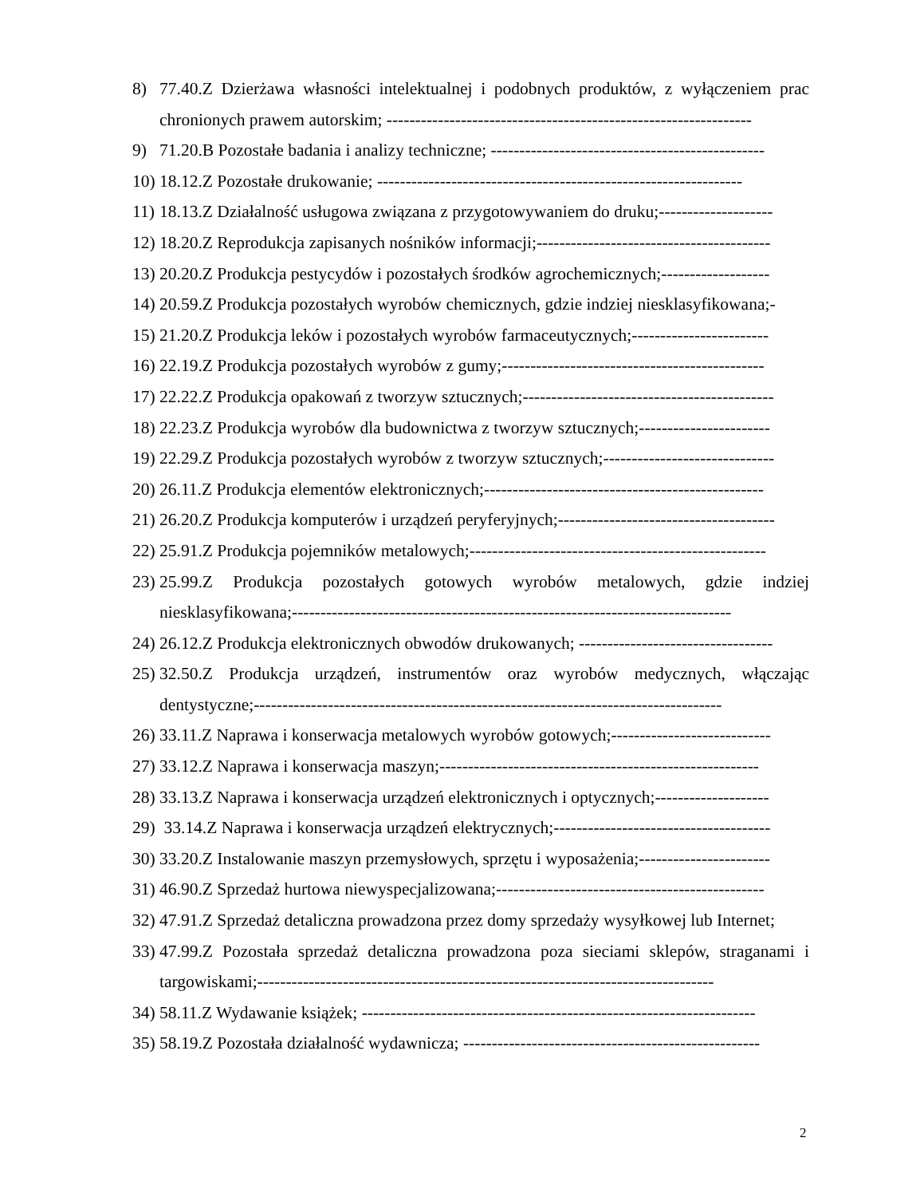8) 77.40.Z Dzierżawa własności intelektualnej i podobnych produktów, z wyłączeniem prac chronionych prawem autorskim; ----------------------------------------------------------------
9) 71.20.B Pozostałe badania i analizy techniczne; ------------------------------------------------
10) 18.12.Z Pozostałe drukowanie; ----------------------------------------------------------------
11) 18.13.Z Działalność usługowa związana z przygotowywaniem do druku;--------------------
12) 18.20.Z Reprodukcja zapisanych nośników informacji;-----------------------------------------
13) 20.20.Z Produkcja pestycydów i pozostałych środków agrochemicznych;-------------------
14) 20.59.Z Produkcja pozostałych wyrobów chemicznych, gdzie indziej niesklasyfikowana;-
15) 21.20.Z Produkcja leków i pozostałych wyrobów farmaceutycznych;------------------------
16) 22.19.Z Produkcja pozostałych wyrobów z gumy;----------------------------------------------
17) 22.22.Z Produkcja opakowań z tworzyw sztucznych;--------------------------------------------
18) 22.23.Z Produkcja wyrobów dla budownictwa z tworzyw sztucznych;-----------------------
19) 22.29.Z Produkcja pozostałych wyrobów z tworzyw sztucznych;------------------------------
20) 26.11.Z Produkcja elementów elektronicznych;-------------------------------------------------
21) 26.20.Z Produkcja komputerów i urządzeń peryferyjnych;--------------------------------------
22) 25.91.Z Produkcja pojemników metalowych;----------------------------------------------------
23) 25.99.Z Produkcja pozostałych gotowych wyrobów metalowych, gdzie indziej niesklasyfikowana;-----------------------------------------------------------------------------
24) 26.12.Z Produkcja elektronicznych obwodów drukowanych; ----------------------------------
25) 32.50.Z Produkcja urządzeń, instrumentów oraz wyrobów medycznych, włączając dentystyczne;----------------------------------------------------------------------------------
26) 33.11.Z Naprawa i konserwacja metalowych wyrobów gotowych;----------------------------
27) 33.12.Z Naprawa i konserwacja maszyn;--------------------------------------------------------
28) 33.13.Z Naprawa i konserwacja urządzeń elektronicznych i optycznych;--------------------
29) 33.14.Z Naprawa i konserwacja urządzeń elektrycznych;--------------------------------------
30) 33.20.Z Instalowanie maszyn przemysłowych, sprzętu i wyposażenia;-----------------------
31) 46.90.Z Sprzedaż hurtowa niewyspecjalizowana;-----------------------------------------------
32) 47.91.Z Sprzedaż detaliczna prowadzona przez domy sprzedaży wysyłkowej lub Internet;
33) 47.99.Z Pozostała sprzedaż detaliczna prowadzona poza sieciami sklepów, straganami i targowiskami;--------------------------------------------------------------------------------
34) 58.11.Z Wydawanie książek; ---------------------------------------------------------------------
35) 58.19.Z Pozostała działalność wydawnicza; ----------------------------------------------------
2